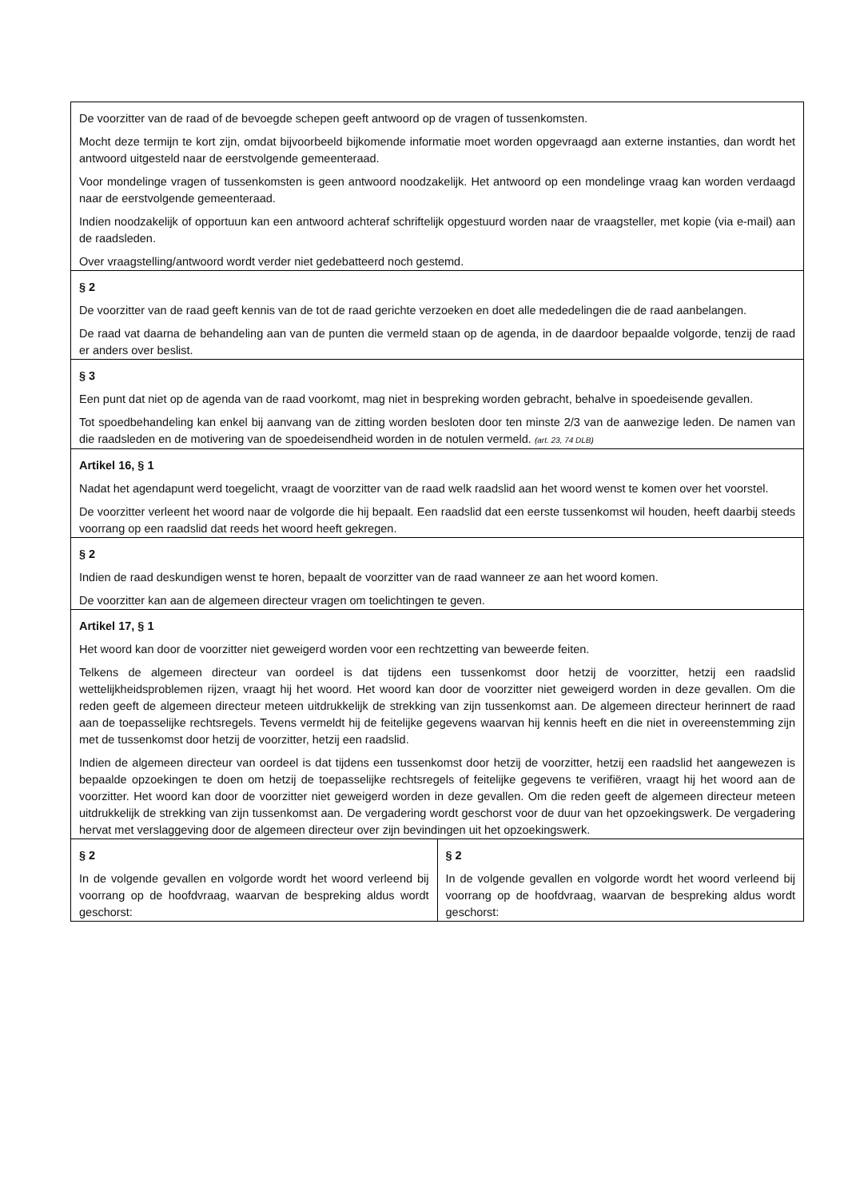| De voorzitter van de raad of de bevoegde schepen geeft antwoord op de vragen of tussenkomsten. Mocht deze termijn te kort zijn, omdat bijvoorbeeld bijkomende informatie moet worden opgevraagd aan externe instanties, dan wordt het antwoord uitgesteld naar de eerstvolgende gemeenteraad. Voor mondelinge vragen of tussenkomsten is geen antwoord noodzakelijk. Het antwoord op een mondelinge vraag kan worden verdaagd naar de eerstvolgende gemeenteraad. Indien noodzakelijk of opportuun kan een antwoord achteraf schriftelijk opgestuurd worden naar de vraagsteller, met kopie (via e-mail) aan de raadsleden. Over vraagstelling/antwoord wordt verder niet gedebatteerd noch gestemd. | |
| § 2 De voorzitter van de raad geeft kennis van de tot de raad gerichte verzoeken en doet alle mededelingen die de raad aanbelangen. De raad vat daarna de behandeling aan van de punten die vermeld staan op de agenda, in de daardoor bepaalde volgorde, tenzij de raad er anders over beslist. | |
| § 3 Een punt dat niet op de agenda van de raad voorkomt, mag niet in bespreking worden gebracht, behalve in spoedeisende gevallen. Tot spoedbehandeling kan enkel bij aanvang van de zitting worden besloten door ten minste 2/3 van de aanwezige leden. De namen van die raadsleden en de motivering van de spoedeisendheid worden in de notulen vermeld. (art. 23, 74 DLB) | |
| Artikel 16, § 1 Nadat het agendapunt werd toegelicht, vraagt de voorzitter van de raad welk raadslid aan het woord wenst te komen over het voorstel. De voorzitter verleent het woord naar de volgorde die hij bepaalt. Een raadslid dat een eerste tussenkomst wil houden, heeft daarbij steeds voorrang op een raadslid dat reeds het woord heeft gekregen. | |
| § 2 Indien de raad deskundigen wenst te horen, bepaalt de voorzitter van de raad wanneer ze aan het woord komen. De voorzitter kan aan de algemeen directeur vragen om toelichtingen te geven. | |
| Artikel 17, § 1 Het woord kan door de voorzitter niet geweigerd worden voor een rechtzetting van beweerde feiten. Telkens de algemeen directeur van oordeel is dat tijdens een tussenkomst door hetzij de voorzitter, hetzij een raadslid wettelijkheidsproblemen rijzen, vraagt hij het woord. Het woord kan door de voorzitter niet geweigerd worden in deze gevallen. Om die reden geeft de algemeen directeur meteen uitdrukkelijk de strekking van zijn tussenkomst aan. De algemeen directeur herinnert de raad aan de toepasselijke rechtsregels. Tevens vermeldt hij de feitelijke gegevens waarvan hij kennis heeft en die niet in overeenstemming zijn met de tussenkomst door hetzij de voorzitter, hetzij een raadslid. Indien de algemeen directeur van oordeel is dat tijdens een tussenkomst door hetzij de voorzitter, hetzij een raadslid het aangewezen is bepaalde opzoekingen te doen om hetzij de toepasselijke rechtsregels of feitelijke gegevens te verifiëren, vraagt hij het woord aan de voorzitter. Het woord kan door de voorzitter niet geweigerd worden in deze gevallen. Om die reden geeft de algemeen directeur meteen uitdrukkelijk de strekking van zijn tussenkomst aan. De vergadering wordt geschorst voor de duur van het opzoekingswerk. De vergadering hervat met verslaggeving door de algemeen directeur over zijn bevindingen uit het opzoekingswerk. | |
| § 2 In de volgende gevallen en volgorde wordt het woord verleend bij voorrang op de hoofdvraag, waarvan de bespreking aldus wordt geschorst: | § 2 In de volgende gevallen en volgorde wordt het woord verleend bij voorrang op de hoofdvraag, waarvan de bespreking aldus wordt geschorst: |